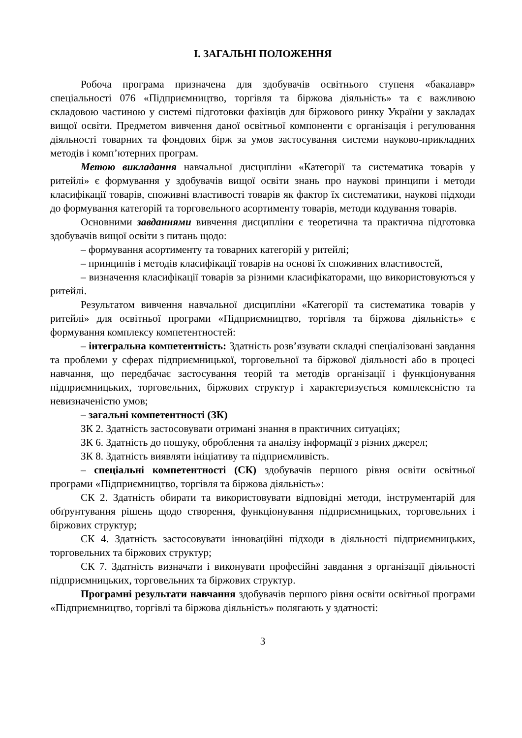І. ЗАГАЛЬНІ ПОЛОЖЕННЯ
Робоча програма призначена для здобувачів освітнього ступеня «бакалавр» спеціальності 076 «Підприємництво, торгівля та біржова діяльність» та є важливою складовою частиною у системі підготовки фахівців для біржового ринку України у закладах вищої освіти. Предметом вивчення даної освітньої компоненти є організація і регулювання діяльності товарних та фондових бірж за умов застосування системи науково-прикладних методів і комп’ютерних програм.
Метою викладання навчальної дисципліни «Категорії та систематика товарів у ритейлі» є формування у здобувачів вищої освіти знань про наукові принципи і методи класифікації товарів, споживні властивості товарів як фактор їх систематики, наукові підходи до формування категорій та торговельного асортименту товарів, методи кодування товарів.
Основними завданнями вивчення дисципліни є теоретична та практична підготовка здобувачів вищої освіти з питань щодо:
– формування асортименту та товарних категорій у ритейлі;
– принципів і методів класифікації товарів на основі їх споживних властивостей,
– визначення класифікації товарів за різними класифікаторами, що використовуються у ритейлі.
Результатом вивчення навчальної дисципліни «Категорії та систематика товарів у ритейлі» для освітньої програми «Підприємництво, торгівля та біржова діяльність» є формування комплексу компетентностей:
– інтегральна компетентність: Здатність розв’язувати складні спеціалізовані завдання та проблеми у сферах підприємницької, торговельної та біржової діяльності або в процесі навчання, що передбачає застосування теорій та методів організації і функціонування підприємницьких, торговельних, біржових структур і характеризується комплексністю та невизначеністю умов;
– загальні компетентності (ЗК)
ЗК 2. Здатність застосовувати отримані знання в практичних ситуаціях;
ЗК 6. Здатність до пошуку, оброблення та аналізу інформації з різних джерел;
ЗК 8. Здатність виявляти ініціативу та підприємливість.
– спеціальні компетентності (СК) здобувачів першого рівня освіти освітньої програми «Підприємництво, торгівля та біржова діяльність»:
СК 2. Здатність обирати та використовувати відповідні методи, інструментарій для обґрунтування рішень щодо створення, функціонування підприємницьких, торговельних і біржових структур;
СК 4. Здатність застосовувати інноваційні підходи в діяльності підприємницьких, торговельних та біржових структур;
СК 7. Здатність визначати і виконувати професійні завдання з організації діяльності підприємницьких, торговельних та біржових структур.
Програмні результати навчання здобувачів першого рівня освіти освітньої програми «Підприємництво, торгівлі та біржова діяльність» полягають у здатності:
3